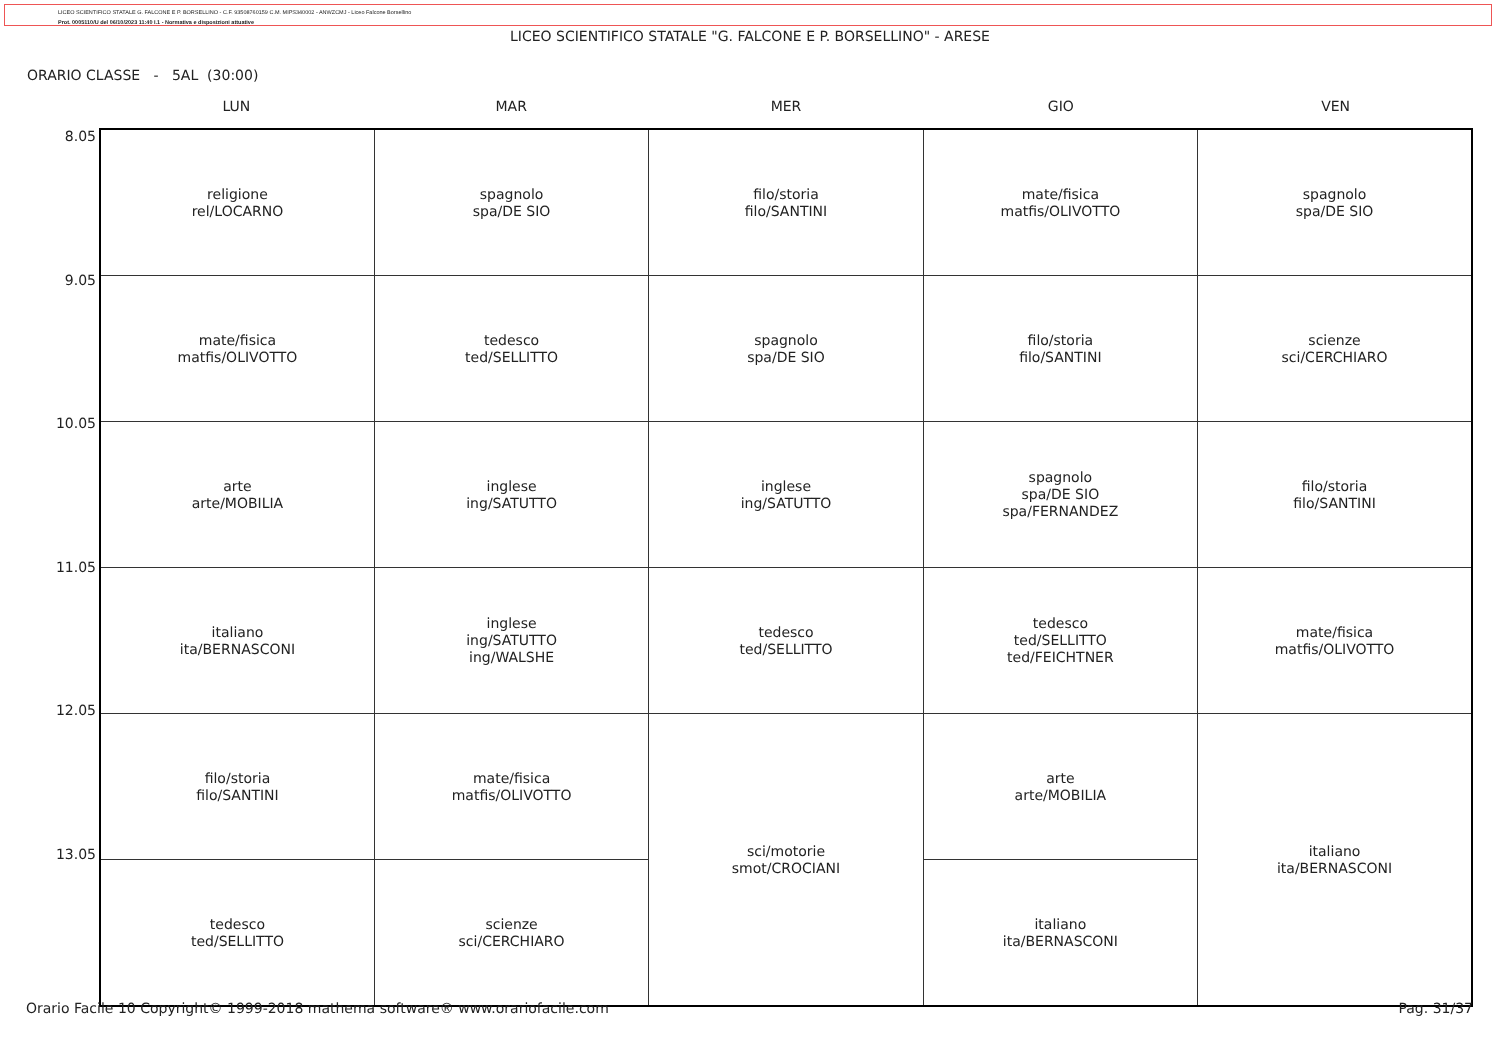LICEO SCIENTIFICO STATALE G. FALCONE E P. BORSELLINO - C.F. 93508760159 C.M. MIPS340002 - ANWZCMJ - Liceo Falcone Borsellino
Prot. 0005110/U del 06/10/2023 11:40 I.1 - Normativa e disposizioni attuative
LICEO SCIENTIFICO STATALE "G. FALCONE E P. BORSELLINO" - ARESE
ORARIO CLASSE - 5AL (30:00)
LUN MAR MER GIO VEN
8.05
9.05
10.05
11.05
12.05
13.05
| religione rel/LOCARNO | spagnolo spa/DE SIO | filo/storia filo/SANTINI | mate/fisica matfis/OLIVOTTO | spagnolo spa/DE SIO |
| mate/fisica matfis/OLIVOTTO | tedesco ted/SELLITTO | spagnolo spa/DE SIO | filo/storia filo/SANTINI | scienze sci/CERCHIARO |
| arte arte/MOBILIA | inglese ing/SATUTTO | inglese ing/SATUTTO | spagnolo spa/DE SIO spa/FERNANDEZ | filo/storia filo/SANTINI |
| italiano ita/BERNASCONI | inglese ing/SATUTTO ing/WALSHE | tedesco ted/SELLITTO | tedesco ted/SELLITTO ted/FEICHTNER | mate/fisica matfis/OLIVOTTO |
| filo/storia filo/SANTINI | mate/fisica matfis/OLIVOTTO | sci/motorie smot/CROCIANI | arte arte/MOBILIA | italiano ita/BERNASCONI |
| tedesco ted/SELLITTO | scienze sci/CERCHIARO | | italiano ita/BERNASCONI | |
Orario Facile 10 Copyright© 1999-2018 mathema software® www.orariofacile.com Pag. 31/37